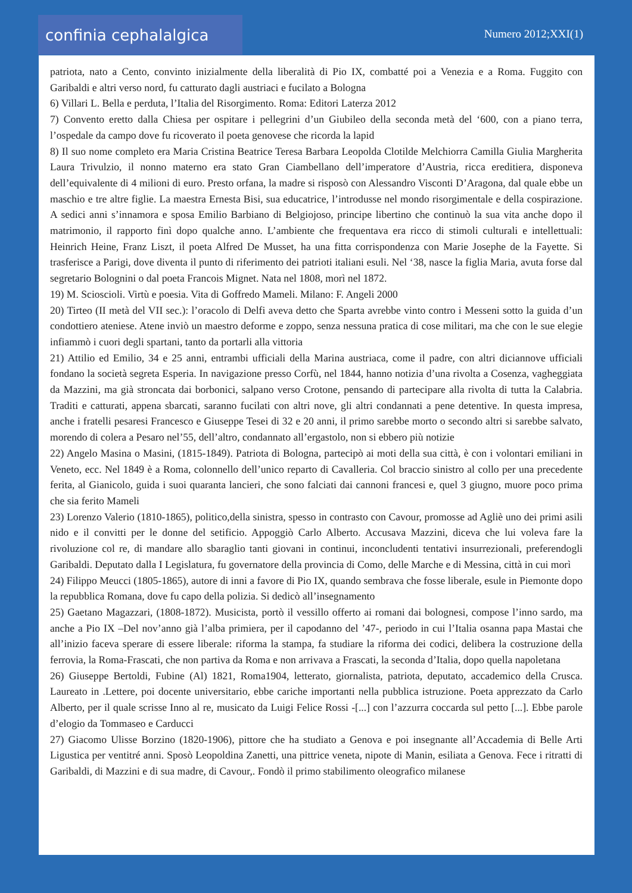confinia cephalalgica
Numero 2012;XXI(1)
patriota, nato a Cento, convinto inizialmente della liberalità di Pio IX, combatté poi a Venezia e a Roma. Fuggito con Garibaldi e altri verso nord, fu catturato dagli austriaci e fucilato a Bologna
6) Villari L. Bella e perduta, l’Italia del Risorgimento. Roma: Editori Laterza 2012
7) Convento eretto dalla Chiesa per ospitare i pellegrini d’un Giubileo della seconda metà del ‘600, con a piano terra, l’ospedale da campo dove fu ricoverato il poeta genovese che ricorda la lapid
8) Il suo nome completo era Maria Cristina Beatrice Teresa Barbara Leopolda Clotilde Melchiorra Camilla Giulia Margherita Laura Trivulzio, il nonno materno era stato Gran Ciambellano dell’imperatore d’Austria, ricca ereditiera, disponeva dell’equivalente di 4 milioni di euro. Presto orfana, la madre si risposò con Alessandro Visconti D’Aragona, dal quale ebbe un maschio e tre altre figlie. La maestra Ernesta Bisi, sua educatrice, l’introdusse nel mondo risorgimentale e della cospirazione. A sedici anni s’innamora e sposa Emilio Barbiano di Belgiojoso, principe libertino che continuò la sua vita anche dopo il matrimonio, il rapporto finì dopo qualche anno. L’ambiente che frequentava era ricco di stimoli culturali e intellettuali: Heinrich Heine, Franz Liszt, il poeta Alfred De Musset, ha una fitta corrispondenza con Marie Josephe de la Fayette. Si trasferisce a Parigi, dove diventa il punto di riferimento dei patrioti italiani esuli. Nel ‘38, nasce la figlia Maria, avuta forse dal segretario Bolognini o dal poeta Francois Mignet. Nata nel 1808, morì nel 1872.
19) M. Scioscioli. Virtù e poesia. Vita di Goffredo Mameli. Milano: F. Angeli 2000
20) Tirteo (II metà del VII sec.): l’oracolo di Delfi aveva detto che Sparta avrebbe vinto contro i Messeni sotto la guida d’un condottiero ateniese. Atene inviò un maestro deforme e zoppo, senza nessuna pratica di cose militari, ma che con le sue elegie infiammò i cuori degli spartani, tanto da portarli alla vittoria
21) Attilio ed Emilio, 34 e 25 anni, entrambi ufficiali della Marina austriaca, come il padre, con altri diciannove ufficiali fondano la società segreta Esperia. In navigazione presso Corfù, nel 1844, hanno notizia d’una rivolta a Cosenza, vagheggiata da Mazzini, ma già stroncata dai borbonici, salpano verso Crotone, pensando di partecipare alla rivolta di tutta la Calabria. Traditi e catturati, appena sbarcati, saranno fucilati con altri nove, gli altri condannati a pene detentive. In questa impresa, anche i fratelli pesaresi Francesco e Giuseppe Tesei di 32 e 20 anni, il primo sarebbe morto o secondo altri si sarebbe salvato, morendo di colera a Pesaro nel’55, dell’altro, condannato all’ergastolo, non si ebbero più notizie
22) Angelo Masina o Masini, (1815-1849). Patriota di Bologna, partecipò ai moti della sua città, è con i volontari emiliani in Veneto, ecc. Nel 1849 è a Roma, colonnello dell’unico reparto di Cavalleria. Col braccio sinistro al collo per una precedente ferita, al Gianicolo, guida i suoi quaranta lancieri, che sono falciati dai cannoni francesi e, quel 3 giugno, muore poco prima che sia ferito Mameli
23) Lorenzo Valerio (1810-1865), politico,della sinistra, spesso in contrasto con Cavour, promosse ad Agliè uno dei primi asili nido e il convitti per le donne del setificio. Appoggiò Carlo Alberto. Accusava Mazzini, diceva che lui voleva fare la rivoluzione col re, di mandare allo sbaraglio tanti giovani in continui, inconcludenti tentativi insurrezionali, preferendogli Garibaldi. Deputato dalla I Legislatura, fu governatore della provincia di Como, delle Marche e di Messina, città in cui morì
24) Filippo Meucci (1805-1865), autore di inni a favore di Pio IX, quando sembrava che fosse liberale, esule in Piemonte dopo la repubblica Romana, dove fu capo della polizia. Si dedicò all’insegnamento
25) Gaetano Magazzari, (1808-1872). Musicista, portò il vessillo offerto ai romani dai bolognesi, compose l’inno sardo, ma anche a Pio IX –Del nov’anno già l’alba primiera, per il capodanno del ’47-, periodo in cui l’Italia osanna papa Mastai che all’inizio faceva sperare di essere liberale: riforma la stampa, fa studiare la riforma dei codici, delibera la costruzione della ferrovia, la Roma-Frascati, che non partiva da Roma e non arrivava a Frascati, la seconda d’Italia, dopo quella napoletana
26) Giuseppe Bertoldi, Fubine (Al) 1821, Roma1904, letterato, giornalista, patriota, deputato, accademico della Crusca. Laureato in .Lettere, poi docente universitario, ebbe cariche importanti nella pubblica istruzione. Poeta apprezzato da Carlo Alberto, per il quale scrisse Inno al re, musicato da Luigi Felice Rossi -[...] con l’azzurra coccarda sul petto [...]. Ebbe parole d’elogio da Tommaseo e Carducci
27) Giacomo Ulisse Borzino (1820-1906), pittore che ha studiato a Genova e poi insegnante all’Accademia di Belle Arti Ligustica per ventitré anni. Sposò Leopoldina Zanetti, una pittrice veneta, nipote di Manin, esiliata a Genova. Fece i ritratti di Garibaldi, di Mazzini e di sua madre, di Cavour,. Fondò il primo stabilimento oleografico milanese